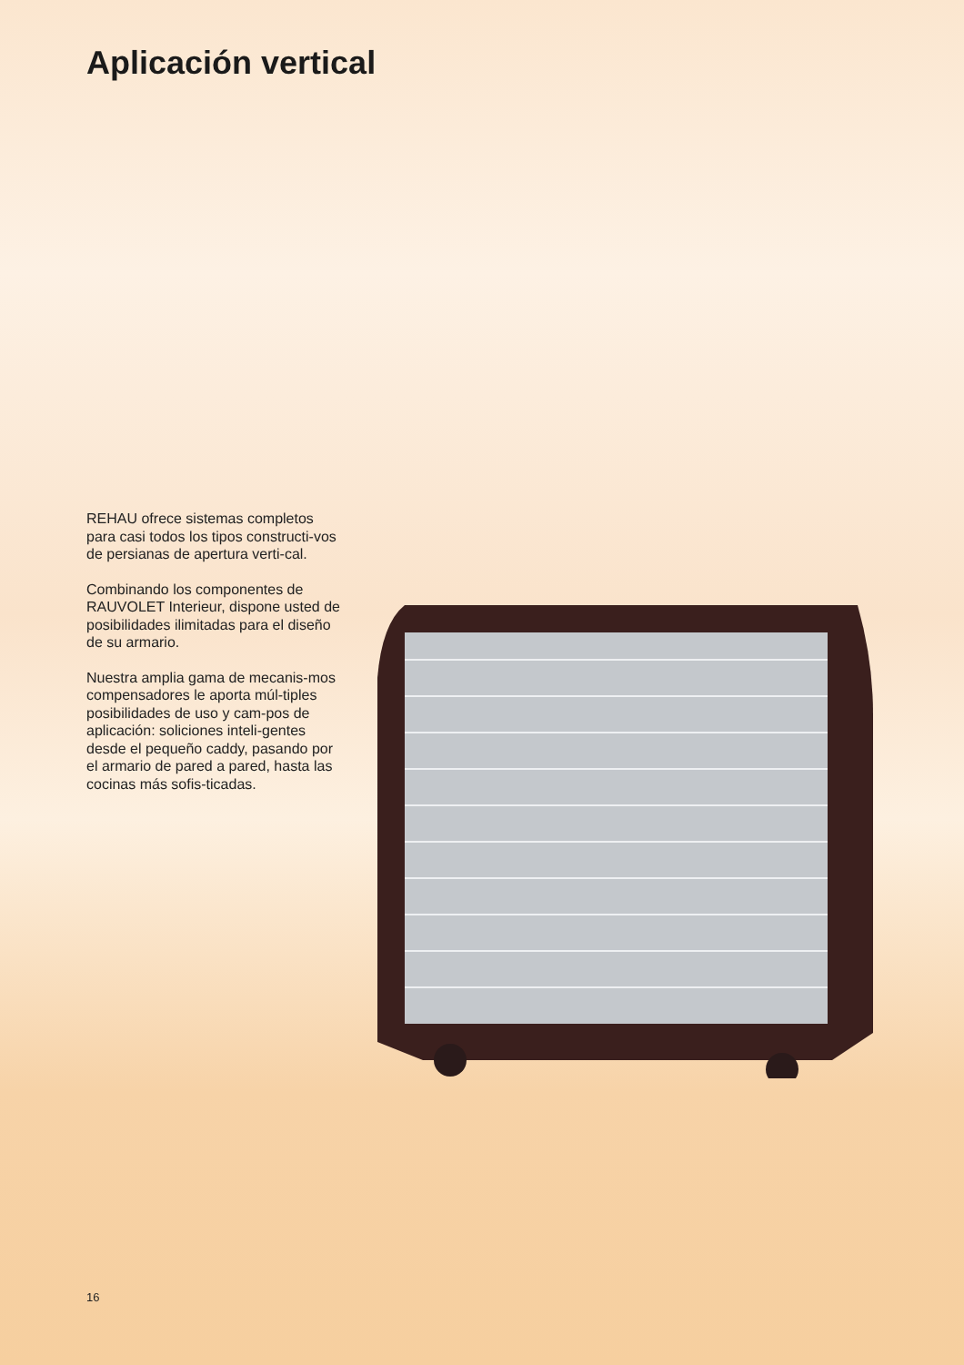Aplicación vertical
REHAU ofrece sistemas completos para casi todos los tipos constructi-vos de persianas de apertura verti-cal.
Combinando los componentes de RAUVOLET Interieur, dispone usted de posibilidades ilimitadas para el diseño de su armario.
Nuestra amplia gama de mecanis-mos compensadores le aporta múl-tiples posibilidades de uso y cam-pos de aplicación: soliciones inteli-gentes desde el pequeño caddy, pasando por el armario de pared a pared, hasta las cocinas más sofis-ticadas.
16